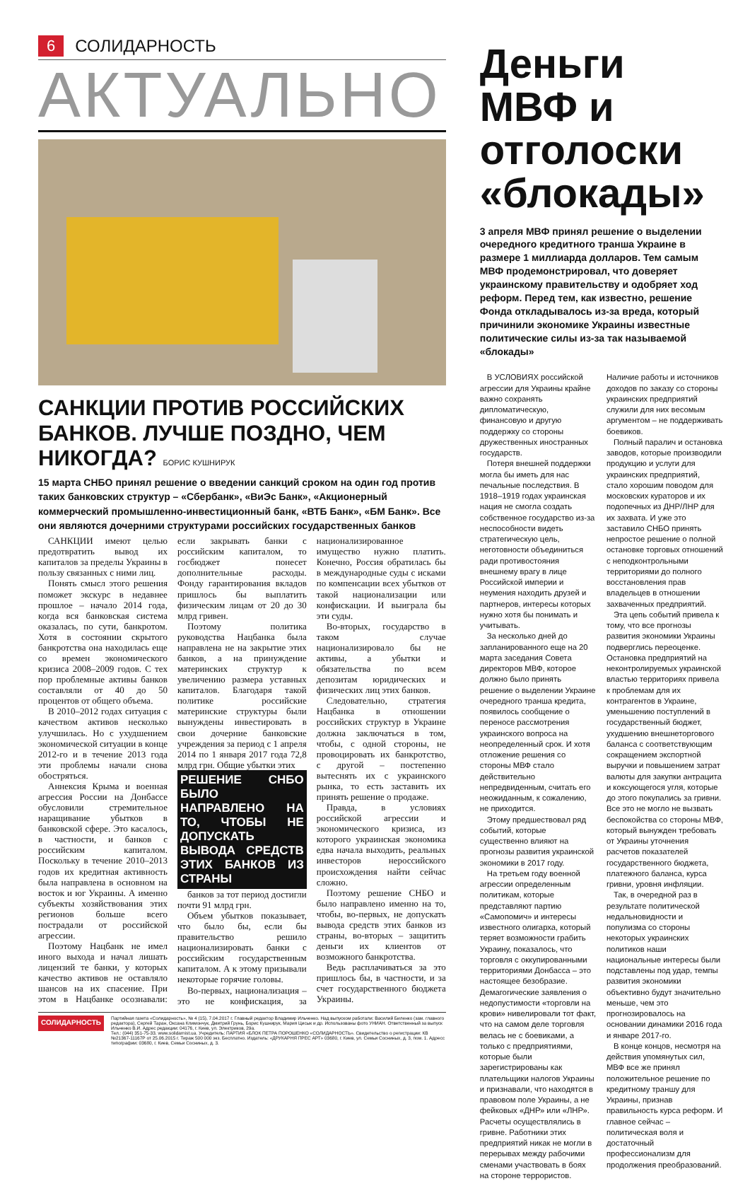6 СОЛИДАРНОСТЬ
АКТУАЛЬНО
САНКЦИИ ПРОТИВ РОССИЙСКИХ БАНКОВ. ЛУЧШЕ ПОЗДНО, ЧЕМ НИКОГДА? БОРИС КУШНИРУК
15 марта СНБО принял решение о введении санкций сроком на один год против таких банковских структур – «Сбербанк», «ВиЭс Банк», «Акционерный коммерческий промышленно-инвестиционный банк, «ВТБ Банк», «БМ Банк». Все они являются дочерними структурами российских государственных банков
САНКЦИИ имеют целью предотвратить вывод их капиталов за пределы Украины в пользу связанных с ними лиц.
Понять смысл этого решения поможет экскурс в недавнее прошлое – начало 2014 года, когда вся банковская система оказалась, по сути, банкротом. Хотя в состоянии скрытого банкротства она находилась еще со времен экономического кризиса 2008–2009 годов. С тех пор проблемные активы банков составляли от 40 до 50 процентов от общего объема.
В 2010–2012 годах ситуация с качеством активов несколько улучшилась. Но с ухудшением экономической ситуации в конце 2012-го и в течение 2013 года эти проблемы начали снова обостряться.
Аннексия Крыма и военная агрессия России на Донбассе обусловили стремительное наращивание убытков в банковской сфере. Это касалось, в частности, и банков с российским капиталом. Поскольку в течение 2010–2013 годов их кредитная активность была направлена в основном на восток и юг Украины. А именно субъекты хозяйствования этих регионов больше всего пострадали от российской агрессии.
Поэтому Нацбанк не имел иного выхода и начал лишать лицензий те банки, у которых качество активов не оставляло шансов на их спасение. При этом в Нацбанке осознавали: если закрывать банки с российским капиталом, то госбюджет понесет дополнительные расходы. Фонду гарантирования вкладов пришлось бы выплатить физическим лицам от 20 до 30 млрд гривен.
Поэтому политика руководства Нацбанка была направлена не на закрытие этих банков, а на принуждение материнских структур к увеличению размера уставных капиталов. Благодаря такой политике российские материнские структуры были вынуждены инвестировать в свои дочерние банковские учреждения за период с 1 апреля 2014 по 1 января 2017 года 72,8 млрд грн. Общие убытки этих
РЕШЕНИЕ СНБО БЫЛО НАПРАВЛЕНО НА ТО, ЧТОБЫ НЕ ДОПУСКАТЬ ВЫВОДА СРЕДСТВ ЭТИХ БАНКОВ ИЗ СТРАНЫ
банков за тот период достигли почти 91 млрд грн.
Объем убытков показывает, что было бы, если бы правительство решило национализировать банки с российским государственным капиталом. А к этому призывали некоторые горячие головы.
Во-первых, национализация – это не конфискация, за национализированное имущество нужно платить. Конечно, Россия обратилась бы в международные суды с исками по компенсации всех убытков от такой национализации или конфискации. И выиграла бы эти суды.
Во-вторых, государство в таком случае национализировало бы не активы, а убытки и обязательства по всем депозитам юридических и физических лиц этих банков.
Следовательно, стратегия Нацбанка в отношении российских структур в Украине должна заключаться в том, чтобы, с одной стороны, не провоцировать их банкротство, с другой – постепенно вытеснять их с украинского рынка, то есть заставить их принять решение о продаже.
Правда, в условиях российской агрессии и экономического кризиса, из которого украинская экономика едва начала выходить, реальных инвесторов нероссийского происхождения найти сейчас сложно.
Поэтому решение СНБО и было направлено именно на то, чтобы, во-первых, не допускать вывода средств этих банков из страны, во-вторых – защитить деньги их клиентов от возможного банкротства.
Ведь расплачиваться за это пришлось бы, в частности, и за счет государственного бюджета Украины.
СОЛИДАРНОСТЬ
Партийная газета «Солидарность», № 4 (15), 7.04.2017 г. Главный редактор Владимир Ильченко. Над выпуском работали: Василий Биленко (зам. главного редактора), Сергей Таран, Оксана Климончук, Дмитрий Грунь, Борис Кушнирук, Мария Цисык и др. Использованы фото УНИАН. Ответственный за выпуск Ильченко В.И. Адрес редакции: 04176, г. Киев, ул. Электриков, 29а.
Тел.: (044) 351-75-33. www.solidarnist.ua. Учредитель: ПАРТИЯ «БЛОК ПЕТРА ПОРОШЕНКО «СОЛИДАРНОСТЬ». Свидетельство о регистрации: КВ №21367-11167Р от 25.06.2015 г. Тираж 500 000 экз. Бесплатно. Издатель: «ДРУКАРНЯ ПРЕС АРТ» 03680, г. Киев, ул. Семьи Сосниных, д. 3, пом. 1. Адресс типографии: 03680, г. Киев, Семьи Сосниных, д. 3.
Деньги МВФ и отголоски «блокады»
3 апреля МВФ принял решение о выделении очередного кредитного транша Украине в размере 1 миллиарда долларов. Тем самым МВФ продемонстрировал, что доверяет украинскому правительству и одобряет ход реформ. Перед тем, как известно, решение Фонда откладывалось из-за вреда, который причинили экономике Украины известные политические силы из-за так называемой «блокады»
В УСЛОВИЯХ российской агрессии для Украины крайне важно сохранять дипломатическую, финансовую и другую поддержку со стороны дружественных иностранных государств.
Потеря внешней поддержки могла бы иметь для нас печальные последствия. В 1918–1919 годах украинская нация не смогла создать собственное государство из-за неспособности видеть стратегическую цель, неготовности объединиться ради противостояния внешнему врагу в лице Российской империи и неумения находить друзей и партнеров, интересы которых нужно хотя бы понимать и учитывать.
За несколько дней до запланированного еще на 20 марта заседания Совета директоров МВФ, которое должно было принять решение о выделении Украине очередного транша кредита, появилось сообщение о переносе рассмотрения украинского вопроса на неопределенный срок. И хотя отложение решения со стороны МВФ стало действительно непредвиденным, считать его неожиданным, к сожалению, не приходится.
Этому предшествовал ряд событий, которые существенно влияют на прогнозы развития украинской экономики в 2017 году.
На третьем году военной агрессии определенным политикам, которые представляют партию «Самопомич» и интересы известного олигарха, который теряет возможности грабить Украину, показалось, что торговля с оккупированными территориями Донбасса – это настоящее безобразие. Демагогические заявления о недопустимости «торговли на крови» нивелировали тот факт, что на самом деле торговля велась не с боевиками, а только с предприятиями, которые были зарегистрированы как плательщики налогов Украины и признавали, что находятся в правовом поле Украины, а не фейковых «ДНР» или «ЛНР». Расчеты осуществлялись в гривне. Работники этих предприятий никак не могли в перерывах между рабочими сменами участвовать в боях на стороне террористов. Наличие работы и источников доходов по заказу со стороны украинских предприятий служили для них весомым аргументом – не поддерживать боевиков.
Полный паралич и остановка заводов, которые производили продукцию и услуги для украинских предприятий, стало хорошим поводом для московских кураторов и их подопечных из ДНР/ЛНР для их захвата. И уже это заставило СНБО принять непростое решение о полной остановке торговых отношений с неподконтрольными территориями до полного восстановления прав владельцев в отношении захваченных предприятий.
Эта цепь событий привела к тому, что все прогнозы развития экономики Украины подверглись переоценке. Остановка предприятий на неконтролируемых украинской властью территориях привела к проблемам для их контрагентов в Украине, уменьшению поступлений в государственный бюджет, ухудшению внешнеторгового баланса с соответствующим сокращением экспортной выручки и повышением затрат валюты для закупки антрацита и коксующегося угля, которые до этого покупались за гривни. Все это не могло не вызвать беспокойства со стороны МВФ, который вынужден требовать от Украины уточнения расчетов показателей государственного бюджета, платежного баланса, курса гривни, уровня инфляции.
Так, в очередной раз в результате политической недальновидности и популизма со стороны некоторых украинских политиков наши национальные интересы были подставлены под удар, темпы развития экономики объективно будут значительно меньше, чем это прогнозировалось на основании динамики 2016 года и январе 2017-го.
В конце концов, несмотря на действия упомянутых сил, МВФ все же принял положительное решение по кредитному траншу для Украины, признав правильность курса реформ. И главное сейчас – политическая воля и достаточный профессионализм для продолжения преобразований.